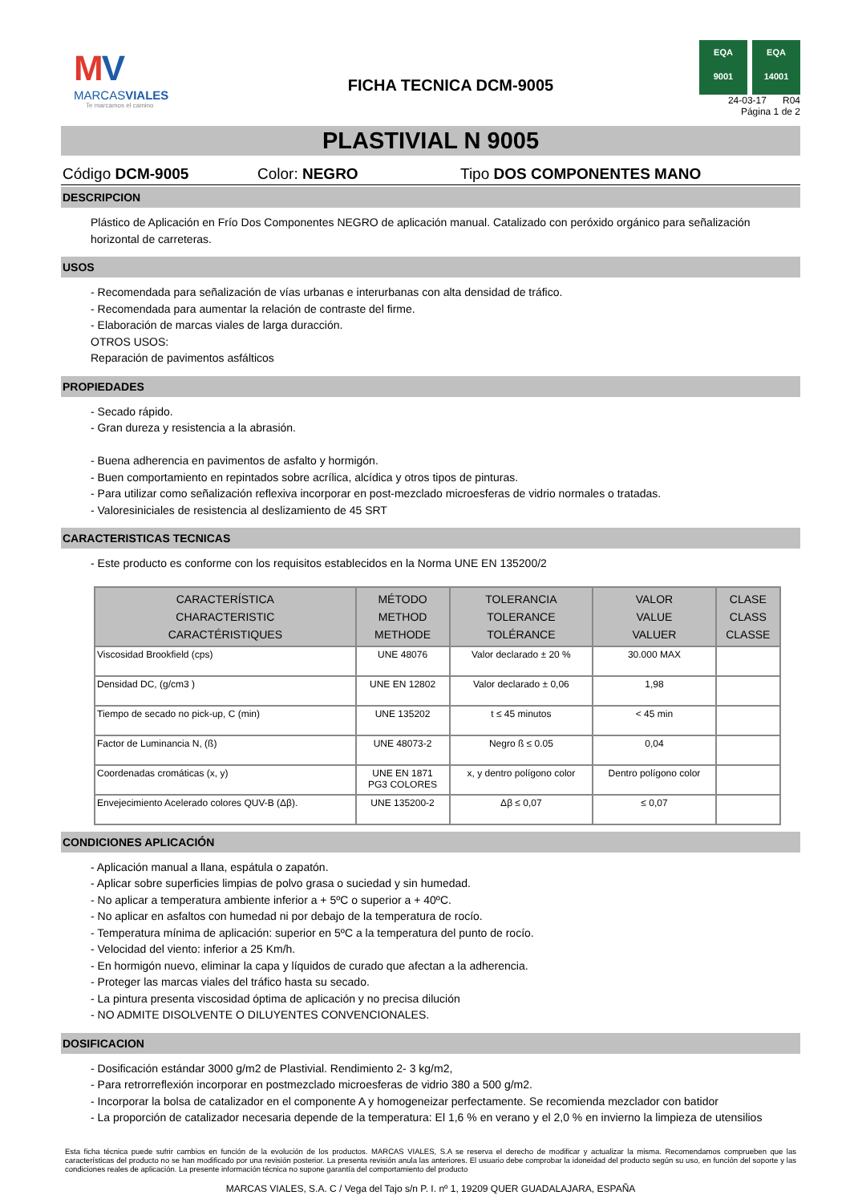MV
MARCASVIALES
Te marcamos el camino
FICHA TECNICA DCM-9005
EQA
9001
EQA
14001
24-03-17 R04
Página 1 de 2
PLASTIVIAL N 9005
Código DCM-9005 Color: NEGRO Tipo DOS COMPONENTES MANO
DESCRIPCION
Plástico de Aplicación en Frío Dos Componentes NEGRO de aplicación manual. Catalizado con peróxido orgánico para señalización horizontal de carreteras.
USOS
- Recomendada para señalización de vías urbanas e interurbanas con alta densidad de tráfico.
- Recomendada para aumentar la relación de contraste del firme.
- Elaboración de marcas viales de larga duracción.
OTROS USOS:
Reparación de pavimentos asfálticos
PROPIEDADES
- Secado rápido.
- Gran dureza y resistencia a la abrasión.
- Buena adherencia en pavimentos de asfalto y hormigón.
- Buen comportamiento en repintados sobre acrílica, alcídica y otros tipos de pinturas.
- Para utilizar como señalización reflexiva incorporar en post-mezclado microesferas de vidrio normales o tratadas.
- Valoresiniciales de resistencia al deslizamiento de 45 SRT
CARACTERISTICAS TECNICAS
- Este producto es conforme con los requisitos establecidos en la Norma UNE EN 135200/2
| CARACTERÍSTICA CHARACTERISTIC CARACTÉRISTIQUES | MÉTODO METHOD METHODE | TOLERANCIA TOLERANCE TOLÉRANCE | VALOR VALUE VALUER | CLASE CLASS CLASSE |
| --- | --- | --- | --- | --- |
| Viscosidad Brookfield (cps) | UNE 48076 | Valor declarado ± 20 % | 30.000 MAX | |
| Densidad DC, (g/cm3 ) | UNE EN 12802 | Valor declarado ± 0,06 | 1,98 | |
| Tiempo de secado no pick-up, C (min) | UNE 135202 | t ≤ 45 minutos | < 45 min | |
| Factor de Luminancia N, (ß) | UNE 48073-2 | Negro ß ≤ 0.05 | 0,04 | |
| Coordenadas cromáticas (x, y) | UNE EN 1871 PG3 COLORES | x, y dentro polígono color | Dentro polígono color | |
| Envejecimiento Acelerado colores QUV-B (Δβ). | UNE 135200-2 | Δβ ≤ 0,07 | ≤ 0,07 | |
CONDICIONES APLICACIÓN
- Aplicación manual a llana, espátula o zapatón.
- Aplicar sobre superficies limpias de polvo grasa o suciedad y sin humedad.
- No aplicar a temperatura ambiente inferior a + 5ºC o superior a + 40ºC.
- No aplicar en asfaltos con humedad ni por debajo de la temperatura de rocío.
- Temperatura mínima de aplicación: superior en 5ºC a la temperatura del punto de rocío.
- Velocidad del viento: inferior a 25 Km/h.
- En hormigón nuevo, eliminar la capa y líquidos de curado que afectan a la adherencia.
- Proteger las marcas viales del tráfico hasta su secado.
- La pintura presenta viscosidad óptima de aplicación y no precisa dilución
- NO ADMITE DISOLVENTE O DILUYENTES CONVENCIONALES.
DOSIFICACION
- Dosificación estándar 3000 g/m2 de Plastivial. Rendimiento 2- 3 kg/m2,
- Para retrorreflexión incorporar en postmezclado microesferas de vidrio 380 a 500 g/m2.
- Incorporar la bolsa de catalizador en el componente A y homogeneizar perfectamente. Se recomienda mezclador con batidor
- La proporción de catalizador necesaria depende de la temperatura: El 1,6 % en verano y el 2,0 % en invierno la limpieza de utensilios
Esta ficha técnica puede sufrir cambios en función de la evolución de los productos. MARCAS VIALES, S.A se reserva el derecho de modificar y actualizar la misma. Recomendamos comprueben que las características del producto no se han modificado por una revisión posterior. La presenta revisión anula las anteriores. El usuario debe comprobar la idoneidad del producto según su uso, en función del soporte y las condiciones reales de aplicación. La presente información técnica no supone garantía del comportamiento del producto
MARCAS VIALES, S.A. C / Vega del Tajo s/n P. I. nº 1, 19209 QUER GUADALAJARA, ESPAÑA